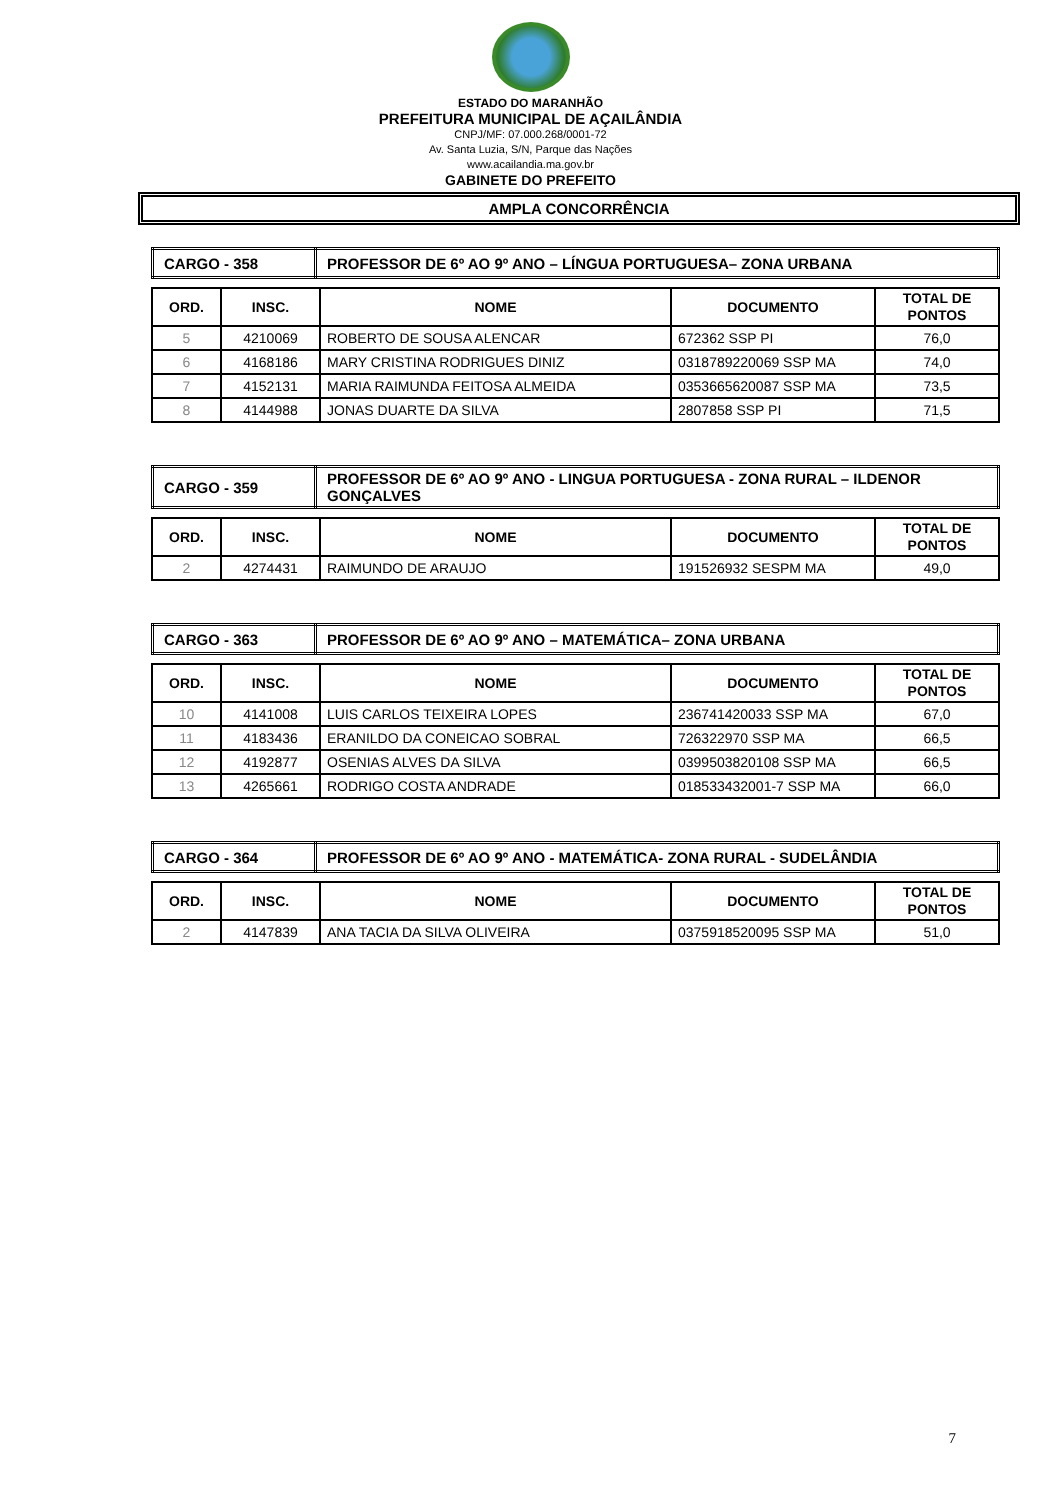ESTADO DO MARANHÃO
PREFEITURA MUNICIPAL DE AÇAILÂNDIA
CNPJ/MF: 07.000.268/0001-72
Av. Santa Luzia, S/N, Parque das Nações
www.acailandia.ma.gov.br
GABINETE DO PREFEITO
AMPLA CONCORRÊNCIA
| CARGO - 358 | PROFESSOR DE 6º AO 9º ANO – LÍNGUA PORTUGUESA– ZONA URBANA |
| ORD. | INSC. | NOME | DOCUMENTO | TOTAL DE PONTOS |
| --- | --- | --- | --- | --- |
| 5 | 4210069 | ROBERTO DE SOUSA ALENCAR | 672362 SSP PI | 76,0 |
| 6 | 4168186 | MARY CRISTINA RODRIGUES DINIZ | 0318789220069 SSP MA | 74,0 |
| 7 | 4152131 | MARIA RAIMUNDA FEITOSA ALMEIDA | 0353665620087 SSP MA | 73,5 |
| 8 | 4144988 | JONAS DUARTE DA SILVA | 2807858 SSP PI | 71,5 |
| CARGO - 359 | PROFESSOR DE 6º AO 9º ANO - LINGUA PORTUGUESA - ZONA RURAL – ILDENOR GONÇALVES |
| ORD. | INSC. | NOME | DOCUMENTO | TOTAL DE PONTOS |
| --- | --- | --- | --- | --- |
| 2 | 4274431 | RAIMUNDO DE ARAUJO | 191526932 SESPM MA | 49,0 |
| CARGO - 363 | PROFESSOR DE 6º AO 9º ANO – MATEMÁTICA– ZONA URBANA |
| ORD. | INSC. | NOME | DOCUMENTO | TOTAL DE PONTOS |
| --- | --- | --- | --- | --- |
| 10 | 4141008 | LUIS CARLOS TEIXEIRA LOPES | 236741420033 SSP MA | 67,0 |
| 11 | 4183436 | ERANILDO DA CONEICAO SOBRAL | 726322970 SSP MA | 66,5 |
| 12 | 4192877 | OSENIAS ALVES DA SILVA | 0399503820108 SSP MA | 66,5 |
| 13 | 4265661 | RODRIGO COSTA ANDRADE | 018533432001-7 SSP MA | 66,0 |
| CARGO - 364 | PROFESSOR DE 6º AO 9º ANO - MATEMÁTICA- ZONA RURAL - SUDELÂNDIA |
| ORD. | INSC. | NOME | DOCUMENTO | TOTAL DE PONTOS |
| --- | --- | --- | --- | --- |
| 2 | 4147839 | ANA TACIA DA SILVA OLIVEIRA | 0375918520095 SSP MA | 51,0 |
7